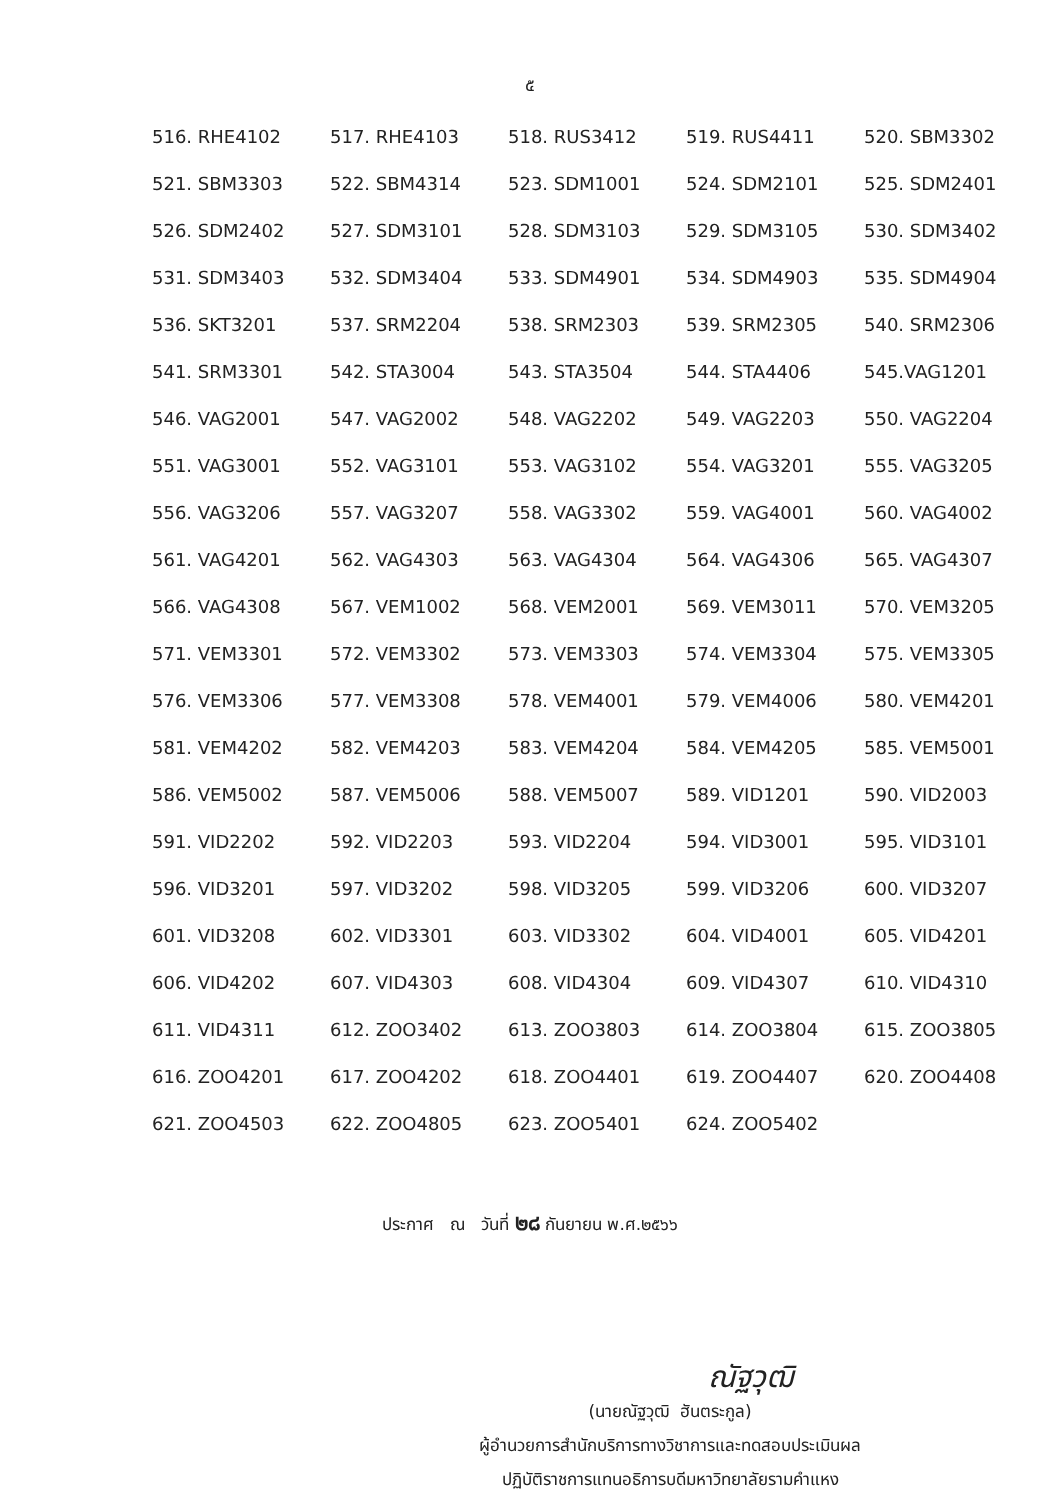๕
| 516. RHE4102 | 517. RHE4103 | 518. RUS3412 | 519. RUS4411 | 520. SBM3302 |
| 521. SBM3303 | 522. SBM4314 | 523. SDM1001 | 524. SDM2101 | 525. SDM2401 |
| 526. SDM2402 | 527. SDM3101 | 528. SDM3103 | 529. SDM3105 | 530. SDM3402 |
| 531. SDM3403 | 532. SDM3404 | 533. SDM4901 | 534. SDM4903 | 535. SDM4904 |
| 536. SKT3201 | 537. SRM2204 | 538. SRM2303 | 539. SRM2305 | 540. SRM2306 |
| 541. SRM3301 | 542. STA3004 | 543. STA3504 | 544. STA4406 | 545.VAG1201 |
| 546. VAG2001 | 547. VAG2002 | 548. VAG2202 | 549. VAG2203 | 550. VAG2204 |
| 551. VAG3001 | 552. VAG3101 | 553. VAG3102 | 554. VAG3201 | 555. VAG3205 |
| 556. VAG3206 | 557. VAG3207 | 558. VAG3302 | 559. VAG4001 | 560. VAG4002 |
| 561. VAG4201 | 562. VAG4303 | 563. VAG4304 | 564. VAG4306 | 565. VAG4307 |
| 566. VAG4308 | 567. VEM1002 | 568. VEM2001 | 569. VEM3011 | 570. VEM3205 |
| 571. VEM3301 | 572. VEM3302 | 573. VEM3303 | 574. VEM3304 | 575. VEM3305 |
| 576. VEM3306 | 577. VEM3308 | 578. VEM4001 | 579. VEM4006 | 580. VEM4201 |
| 581. VEM4202 | 582. VEM4203 | 583. VEM4204 | 584. VEM4205 | 585. VEM5001 |
| 586. VEM5002 | 587. VEM5006 | 588. VEM5007 | 589. VID1201 | 590. VID2003 |
| 591. VID2202 | 592. VID2203 | 593. VID2204 | 594. VID3001 | 595. VID3101 |
| 596. VID3201 | 597. VID3202 | 598. VID3205 | 599. VID3206 | 600. VID3207 |
| 601. VID3208 | 602. VID3301 | 603. VID3302 | 604. VID4001 | 605. VID4201 |
| 606. VID4202 | 607. VID4303 | 608. VID4304 | 609. VID4307 | 610. VID4310 |
| 611. VID4311 | 612. ZOO3402 | 613. ZOO3803 | 614. ZOO3804 | 615. ZOO3805 |
| 616. ZOO4201 | 617. ZOO4202 | 618. ZOO4401 | 619. ZOO4407 | 620. ZOO4408 |
| 621. ZOO4503 | 622. ZOO4805 | 623. ZOO5401 | 624. ZOO5402 | |
ประกาศ ณ วันที่ ๒๘ กันยายน พ.ศ.๒๕๖๖
ณัฐวุฒิ
(นายณัฐวุฒิ ฮันตระกูล)
ผู้อำนวยการสำนักบริการทางวิชาการและทดสอบประเมินผล
ปฏิบัติราชการแทนอธิการบดีมหาวิทยาลัยรามคำแหง